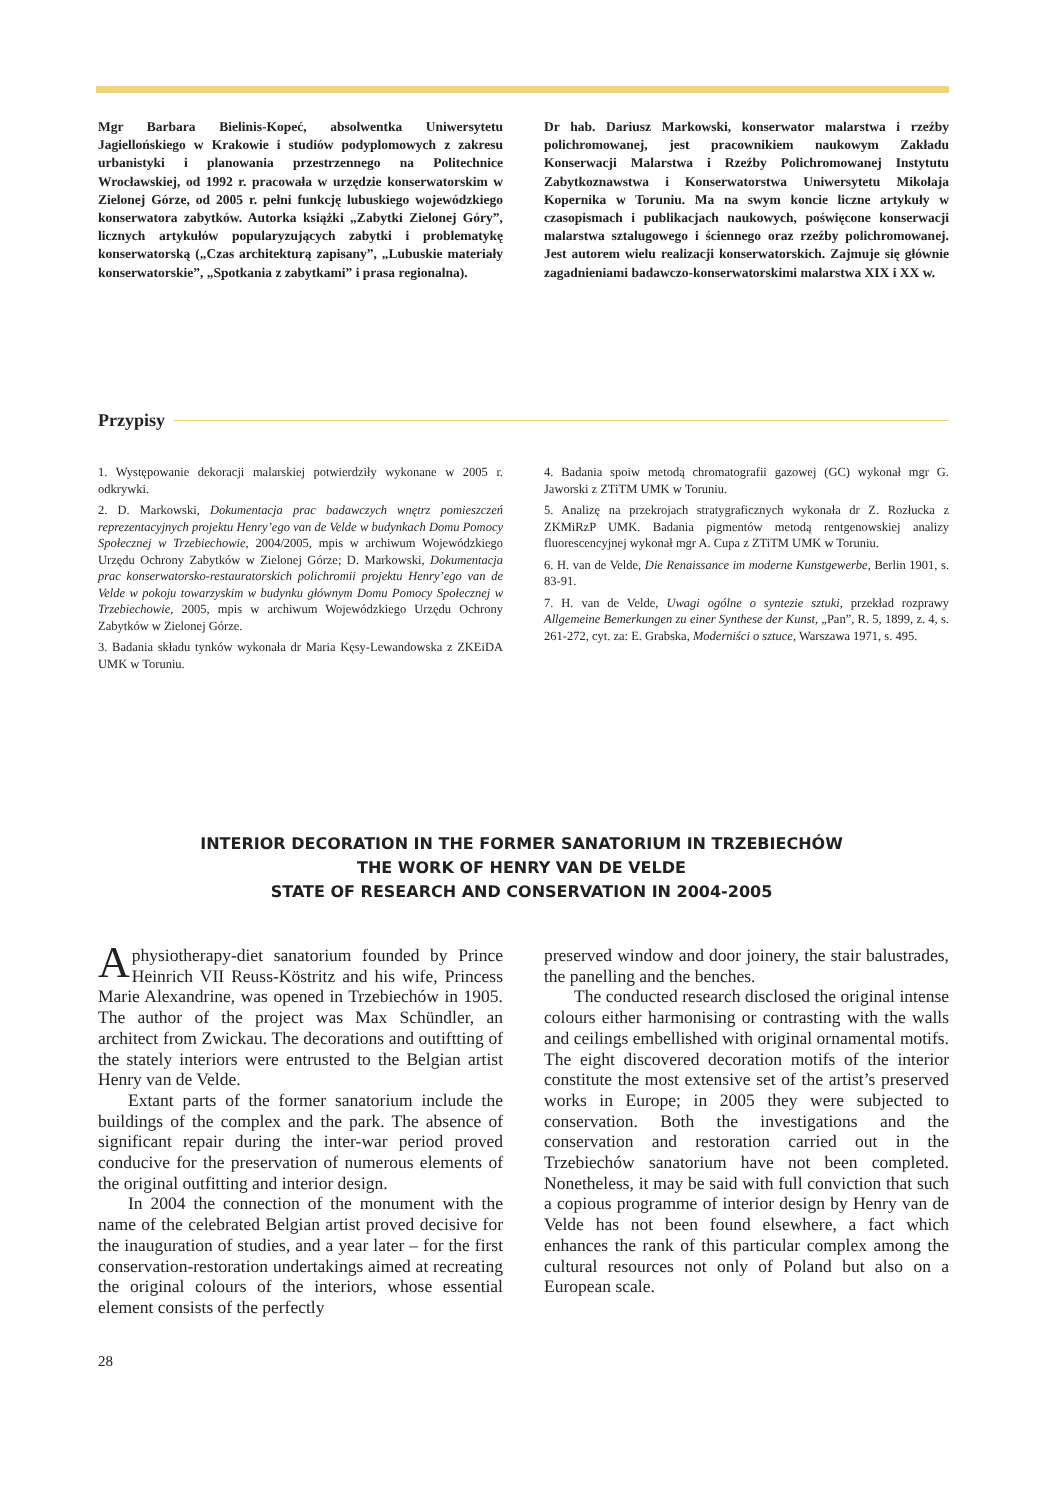Mgr Barbara Bielinis-Kopeć, absolwentka Uniwersytetu Jagiellońskiego w Krakowie i studiów podyplomowych z zakresu urbanistyki i planowania przestrzennego na Politechnice Wrocławskiej, od 1992 r. pracowała w urzędzie konserwatorskim w Zielonej Górze, od 2005 r. pełni funkcję lubuskiego wojewódzkiego konserwatora zabytków. Autorka książki „Zabytki Zielonej Góry”, licznych artykułów popularyzujących zabytki i problematykę konserwatorską („Czas architekturą zapisany”, „Lubuskie materiały konserwatorskie”, „Spotkania z zabytkami” i prasa regionalna).
Dr hab. Dariusz Markowski, konserwator malarstwa i rzeźby polichromowanej, jest pracownikiem naukowym Zakładu Konserwacji Malarstwa i Rzeźby Polichromowanej Instytutu Zabytkoznawstwa i Konserwatorstwa Uniwersytetu Mikołaja Kopernika w Toruniu. Ma na swym koncie liczne artykuły w czasopismach i publikacjach naukowych, poświęcone konserwacji malarstwa sztalugowego i ściennego oraz rzeźby polichromowanej. Jest autorem wielu realizacji konserwatorskich. Zajmuje się głównie zagadnieniami badawczo-konserwatorskimi malarstwa XIX i XX w.
Przypisy
1. Występowanie dekoracji malarskiej potwierdziły wykonane w 2005 r. odkrywki.
2. D. Markowski, Dokumentacja prac badawczych wnętrz pomieszczeń reprezentacyjnych projektu Henry’ego van de Velde w budynkach Domu Pomocy Społecznej w Trzebiechowie, 2004/2005, mpis w archiwum Wojewódzkiego Urzędu Ochrony Zabytków w Zielonej Górze; D. Markowski, Dokumentacja prac konserwatorsko-restauratorskich polichromii projektu Henry’ego van de Velde w pokoju towarzyskim w budynku głównym Domu Pomocy Społecznej w Trzebiechowie, 2005, mpis w archiwum Wojewódzkiego Urzędu Ochrony Zabytków w Zielonej Górze.
3. Badania składu tynków wykonała dr Maria Kęsy-Lewandowska z ZKEiDA UMK w Toruniu.
4. Badania spoiw metodą chromatografii gazowej (GC) wykonał mgr G. Jaworski z ZTiTM UMK w Toruniu.
5. Analizę na przekrojach stratygraficznych wykonała dr Z. Rozłucka z ZKMiRzP UMK. Badania pigmentów metodą rentgenowskiej analizy fluorescencyjnej wykonał mgr A. Cupa z ZTiTM UMK w Toruniu.
6. H. van de Velde, Die Renaissance im moderne Kunstgewerbe, Berlin 1901, s. 83-91.
7. H. van de Velde, Uwagi ogólne o syntezie sztuki, przekład rozprawy Allgemeine Bemerkungen zu einer Synthese der Kunst, „Pan”, R. 5, 1899, z. 4, s. 261-272, cyt. za: E. Grabska, Moderniści o sztuce, Warszawa 1971, s. 495.
INTERIOR DECORATION IN THE FORMER SANATORIUM IN TRZEBIECHÓW
THE WORK OF HENRY VAN DE VELDE
STATE OF RESEARCH AND CONSERVATION IN 2004-2005
Aphysiotherapy-diet sanatorium founded by Prince Heinrich VII Reuss-Köstritz and his wife, Princess Marie Alexandrine, was opened in Trzebiechów in 1905. The author of the project was Max Schündler, an architect from Zwickau. The decorations and outiftting of the stately interiors were entrusted to the Belgian artist Henry van de Velde.
Extant parts of the former sanatorium include the buildings of the complex and the park. The absence of significant repair during the inter-war period proved conducive for the preservation of numerous elements of the original outfitting and interior design.
In 2004 the connection of the monument with the name of the celebrated Belgian artist proved decisive for the inauguration of studies, and a year later – for the first conservation-restoration undertakings aimed at recreating the original colours of the interiors, whose essential element consists of the perfectly
preserved window and door joinery, the stair balustrades, the panelling and the benches.
The conducted research disclosed the original intense colours either harmonising or contrasting with the walls and ceilings embellished with original ornamental motifs. The eight discovered decoration motifs of the interior constitute the most extensive set of the artist’s preserved works in Europe; in 2005 they were subjected to conservation. Both the investigations and the conservation and restoration carried out in the Trzebiechów sanatorium have not been completed. Nonetheless, it may be said with full conviction that such a copious programme of interior design by Henry van de Velde has not been found elsewhere, a fact which enhances the rank of this particular complex among the cultural resources not only of Poland but also on a European scale.
28